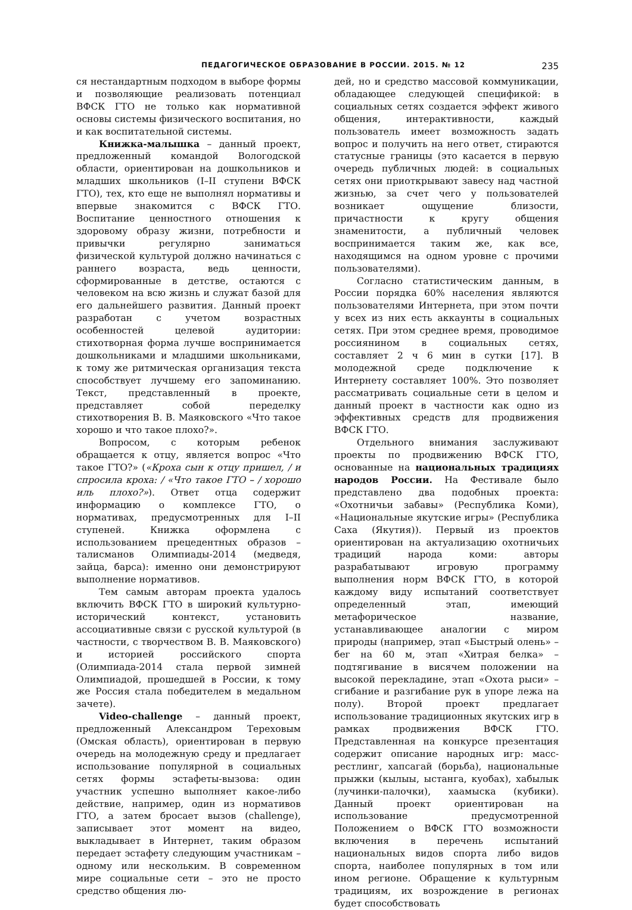ПЕДАГОГИЧЕСКОЕ ОБРАЗОВАНИЕ В РОССИИ. 2015. № 12 235
ся нестандартным подходом в выборе формы и позволяющие реализовать потенциал ВФСК ГТО не только как нормативной основы системы физического воспитания, но и как воспитательной системы.
Книжка-малышка – данный проект, предложенный командой Вологодской области, ориентирован на дошкольников и младших школьников (I–II ступени ВФСК ГТО), тех, кто еще не выполнял нормативы и впервые знакомится с ВФСК ГТО. Воспитание ценностного отношения к здоровому образу жизни, потребности и привычки регулярно заниматься физической культурой должно начинаться с раннего возраста, ведь ценности, сформированные в детстве, остаются с человеком на всю жизнь и служат базой для его дальнейшего развития. Данный проект разработан с учетом возрастных особенностей целевой аудитории: стихотворная форма лучше воспринимается дошкольниками и младшими школьниками, к тому же ритмическая организация текста способствует лучшему его запоминанию. Текст, представленный в проекте, представляет собой переделку стихотворения В. В. Маяковского «Что такое хорошо и что такое плохо?».
Вопросом, с которым ребенок обращается к отцу, является вопрос «Что такое ГТО?» («Кроха сын к отцу пришел, / и спросила кроха: / «Что такое ГТО – / хорошо иль плохо?»). Ответ отца содержит информацию о комплексе ГТО, о нормативах, предусмотренных для I–II ступеней. Книжка оформлена с использованием прецедентных образов – талисманов Олимпиады-2014 (медведя, зайца, барса): именно они демонстрируют выполнение нормативов.
Тем самым авторам проекта удалось включить ВФСК ГТО в широкий культурно-исторический контекст, установить ассоциативные связи с русской культурой (в частности, с творчеством В. В. Маяковского) и историей российского спорта (Олимпиада-2014 стала первой зимней Олимпиадой, прошедшей в России, к тому же Россия стала победителем в медальном зачете).
Video-challenge – данный проект, предложенный Александром Тереховым (Омская область), ориентирован в первую очередь на молодежную среду и предлагает использование популярной в социальных сетях формы эстафеты-вызова: один участник успешно выполняет какое-либо действие, например, один из нормативов ГТО, а затем бросает вызов (challenge), записывает этот момент на видео, выкладывает в Интернет, таким образом передает эстафету следующим участникам – одному или нескольким. В современном мире социальные сети – это не просто средство общения лю-
дей, но и средство массовой коммуникации, обладающее следующей спецификой: в социальных сетях создается эффект живого общения, интерактивности, каждый пользователь имеет возможность задать вопрос и получить на него ответ, стираются статусные границы (это касается в первую очередь публичных людей: в социальных сетях они приоткрывают завесу над частной жизнью, за счет чего у пользователей возникает ощущение близости, причастности к кругу общения знаменитости, а публичный человек воспринимается таким же, как все, находящимся на одном уровне с прочими пользователями).
Согласно статистическим данным, в России порядка 60% населения являются пользователями Интернета, при этом почти у всех из них есть аккаунты в социальных сетях. При этом среднее время, проводимое россиянином в социальных сетях, составляет 2 ч 6 мин в сутки [17]. В молодежной среде подключение к Интернету составляет 100%. Это позволяет рассматривать социальные сети в целом и данный проект в частности как одно из эффективных средств для продвижения ВФСК ГТО.
Отдельного внимания заслуживают проекты по продвижению ВФСК ГТО, основанные на национальных традициях народов России. На Фестивале было представлено два подобных проекта: «Охотничьи забавы» (Республика Коми), «Национальные якутские игры» (Республика Саха (Якутия)). Первый из проектов ориентирован на актуализацию охотничьих традиций народа коми: авторы разрабатывают игровую программу выполнения норм ВФСК ГТО, в которой каждому виду испытаний соответствует определенный этап, имеющий метафорическое название, устанавливающее аналогии с миром природы (например, этап «Быстрый олень» – бег на 60 м, этап «Хитрая белка» – подтягивание в висячем положении на высокой перекладине, этап «Охота рыси» – сгибание и разгибание рук в упоре лежа на полу). Второй проект предлагает использование традиционных якутских игр в рамках продвижения ВФСК ГТО. Представленная на конкурсе презентация содержит описание народных игр: масс-рестлинг, хапсагай (борьба), национальные прыжки (кылыы, ыстанга, куобах), хабылык (лучинки-палочки), хаамыска (кубики). Данный проект ориентирован на использование предусмотренной Положением о ВФСК ГТО возможности включения в перечень испытаний национальных видов спорта либо видов спорта, наиболее популярных в том или ином регионе. Обращение к культурным традициям, их возрождение в регионах будет способствовать